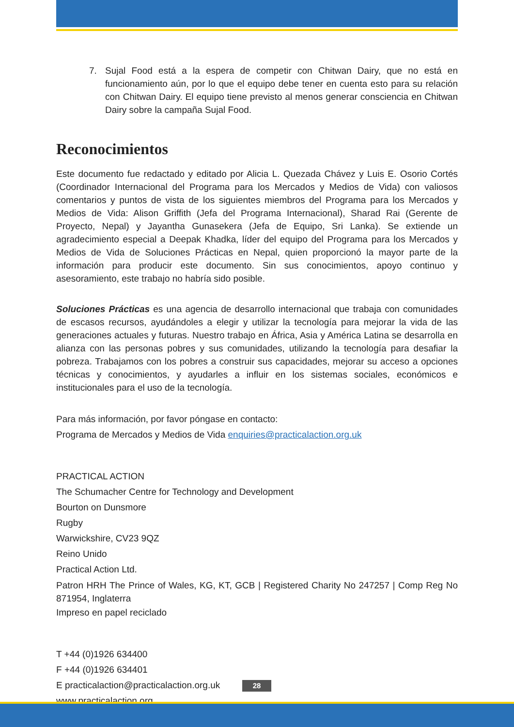7. Sujal Food está a la espera de competir con Chitwan Dairy, que no está en funcionamiento aún, por lo que el equipo debe tener en cuenta esto para su relación con Chitwan Dairy. El equipo tiene previsto al menos generar consciencia en Chitwan Dairy sobre la campaña Sujal Food.
Reconocimientos
Este documento fue redactado y editado por Alicia L. Quezada Chávez y Luis E. Osorio Cortés (Coordinador Internacional del Programa para los Mercados y Medios de Vida) con valiosos comentarios y puntos de vista de los siguientes miembros del Programa para los Mercados y Medios de Vida: Alison Griffith (Jefa del Programa Internacional), Sharad Rai (Gerente de Proyecto, Nepal) y Jayantha Gunasekera (Jefa de Equipo, Sri Lanka). Se extiende un agradecimiento especial a Deepak Khadka, líder del equipo del Programa para los Mercados y Medios de Vida de Soluciones Prácticas en Nepal, quien proporcionó la mayor parte de la información para producir este documento. Sin sus conocimientos, apoyo continuo y asesoramiento, este trabajo no habría sido posible.
Soluciones Prácticas es una agencia de desarrollo internacional que trabaja con comunidades de escasos recursos, ayudándoles a elegir y utilizar la tecnología para mejorar la vida de las generaciones actuales y futuras. Nuestro trabajo en África, Asia y América Latina se desarrolla en alianza con las personas pobres y sus comunidades, utilizando la tecnología para desafiar la pobreza. Trabajamos con los pobres a construir sus capacidades, mejorar su acceso a opciones técnicas y conocimientos, y ayudarles a influir en los sistemas sociales, económicos e institucionales para el uso de la tecnología.
Para más información, por favor póngase en contacto:
Programa de Mercados y Medios de Vida enquiries@practicalaction.org.uk
PRACTICAL ACTION
The Schumacher Centre for Technology and Development
Bourton on Dunsmore
Rugby
Warwickshire, CV23 9QZ
Reino Unido
Practical Action Ltd.
Patron HRH The Prince of Wales, KG, KT, GCB | Registered Charity No 247257 | Comp Reg No 871954, Inglaterra
Impreso en papel reciclado
T +44 (0)1926 634400
F +44 (0)1926 634401
E practicalaction@practicalaction.org.uk
www.practicalaction.org
28